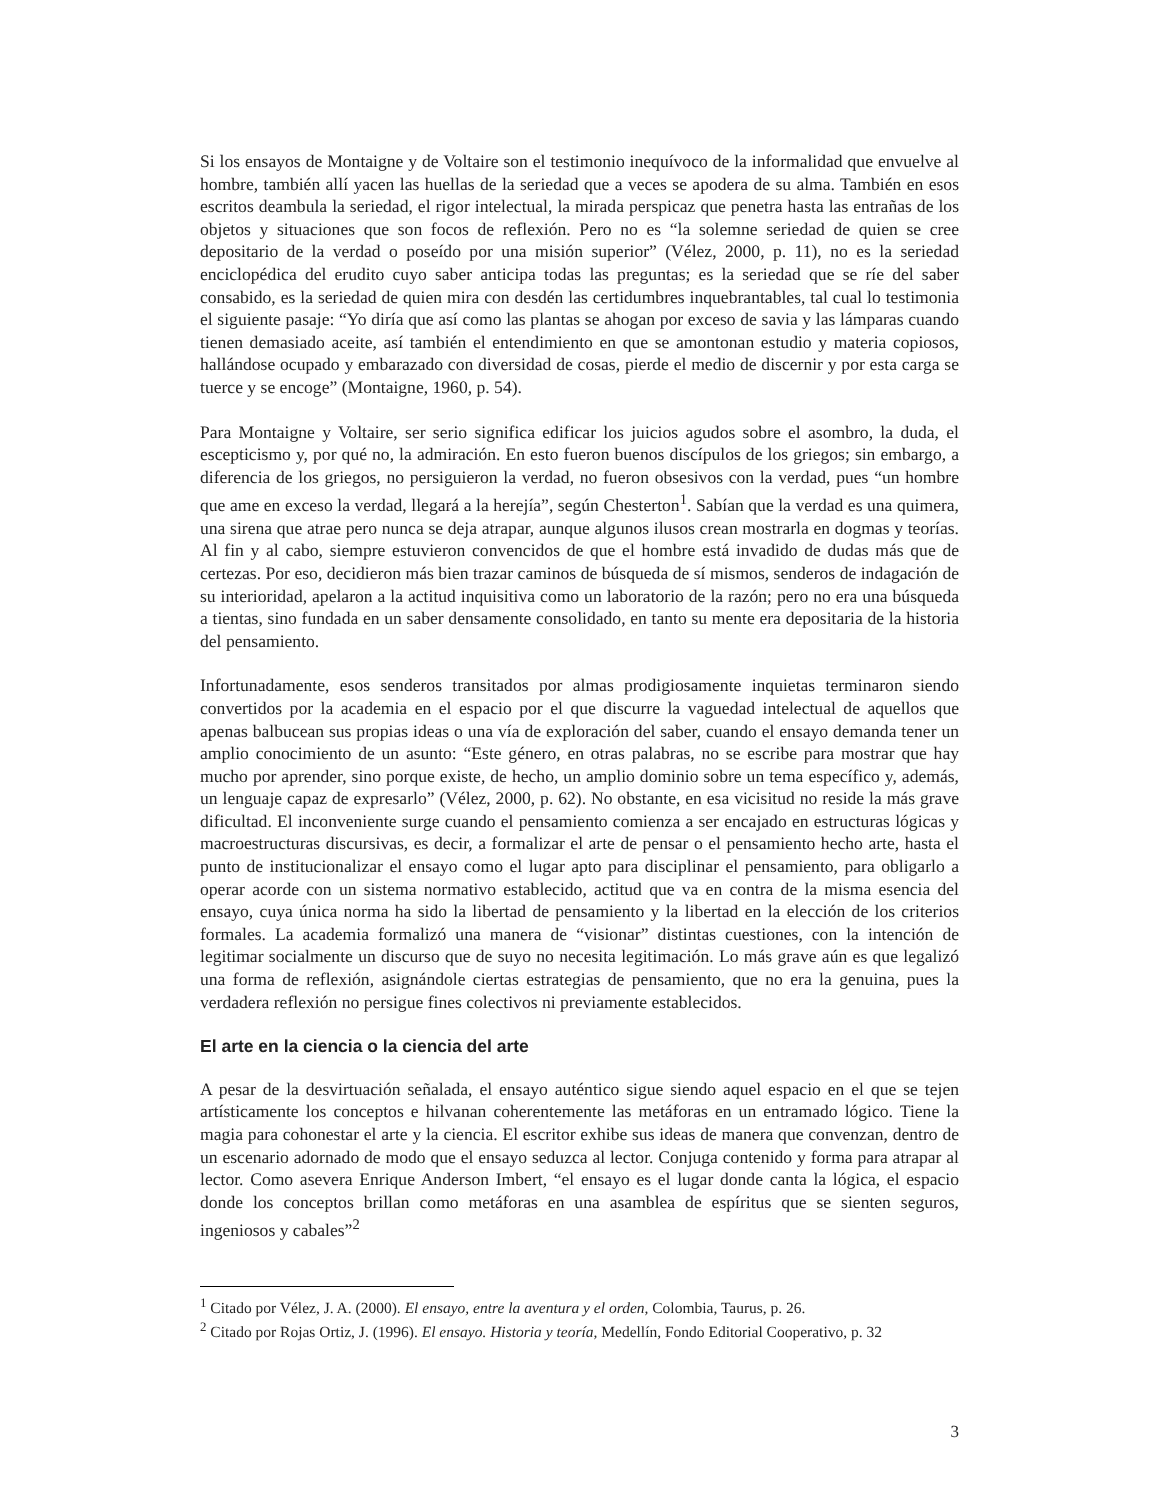Si los ensayos de Montaigne y de Voltaire son el testimonio inequívoco de la informalidad que envuelve al hombre, también allí yacen las huellas de la seriedad que a veces se apodera de su alma. También en esos escritos deambula la seriedad, el rigor intelectual, la mirada perspicaz que penetra hasta las entrañas de los objetos y situaciones que son focos de reflexión. Pero no es “la solemne seriedad de quien se cree depositario de la verdad o poseído por una misión superior” (Vélez, 2000, p. 11), no es la seriedad enciclopédica del erudito cuyo saber anticipa todas las preguntas; es la seriedad que se ríe del saber consabido, es la seriedad de quien mira con desdén las certidumbres inquebrantables, tal cual lo testimonia el siguiente pasaje: “Yo diría que así como las plantas se ahogan por exceso de savia y las lámparas cuando tienen demasiado aceite, así también el entendimiento en que se amontonan estudio y materia copiosos, hallándose ocupado y embarazado con diversidad de cosas, pierde el medio de discernir y por esta carga se tuerce y se encoge” (Montaigne, 1960, p. 54).
Para Montaigne y Voltaire, ser serio significa edificar los juicios agudos sobre el asombro, la duda, el escepticismo y, por qué no, la admiración. En esto fueron buenos discípulos de los griegos; sin embargo, a diferencia de los griegos, no persiguieron la verdad, no fueron obsesivos con la verdad, pues “un hombre que ame en exceso la verdad, llegará a la herejía”, según Chesterton<sup>1</sup>. Sabían que la verdad es una quimera, una sirena que atrae pero nunca se deja atrapar, aunque algunos ilusos crean mostrarla en dogmas y teorías. Al fin y al cabo, siempre estuvieron convencidos de que el hombre está invadido de dudas más que de certezas. Por eso, decidieron más bien trazar caminos de búsqueda de sí mismos, senderos de indagación de su interioridad, apelaron a la actitud inquisitiva como un laboratorio de la razón; pero no era una búsqueda a tientas, sino fundada en un saber densamente consolidado, en tanto su mente era depositaria de la historia del pensamiento.
Infortunadamente, esos senderos transitados por almas prodigiosamente inquietas terminaron siendo convertidos por la academia en el espacio por el que discurre la vaguedad intelectual de aquellos que apenas balbucean sus propias ideas o una vía de exploración del saber, cuando el ensayo demanda tener un amplio conocimiento de un asunto: “Este género, en otras palabras, no se escribe para mostrar que hay mucho por aprender, sino porque existe, de hecho, un amplio dominio sobre un tema específico y, además, un lenguaje capaz de expresarlo” (Vélez, 2000, p. 62). No obstante, en esa vicisitud no reside la más grave dificultad. El inconveniente surge cuando el pensamiento comienza a ser encajado en estructuras lógicas y macroestructuras discursivas, es decir, a formalizar el arte de pensar o el pensamiento hecho arte, hasta el punto de institucionalizar el ensayo como el lugar apto para disciplinar el pensamiento, para obligarlo a operar acorde con un sistema normativo establecido, actitud que va en contra de la misma esencia del ensayo, cuya única norma ha sido la libertad de pensamiento y la libertad en la elección de los criterios formales. La academia formalizó una manera de “visionar” distintas cuestiones, con la intención de legitimar socialmente un discurso que de suyo no necesita legitimación. Lo más grave aún es que legalizó una forma de reflexión, asignándole ciertas estrategias de pensamiento, que no era la genuina, pues la verdadera reflexión no persigue fines colectivos ni previamente establecidos.
El arte en la ciencia o la ciencia del arte
A pesar de la desvirtuación señalada, el ensayo auténtico sigue siendo aquel espacio en el que se tejen artísticamente los conceptos e hilvanan coherentemente las metáforas en un entramado lógico. Tiene la magia para cohonestar el arte y la ciencia. El escritor exhibe sus ideas de manera que convenzan, dentro de un escenario adornado de modo que el ensayo seduzca al lector. Conjuga contenido y forma para atrapar al lector. Como asevera Enrique Anderson Imbert, “el ensayo es el lugar donde canta la lógica, el espacio donde los conceptos brillan como metáforas en una asamblea de espíritus que se sienten seguros, ingeniosos y cabales”<sup>2</sup>
<sup>1</sup> Citado por Vélez, J. A. (2000). El ensayo, entre la aventura y el orden, Colombia, Taurus, p. 26.
<sup>2</sup> Citado por Rojas Ortiz, J. (1996). El ensayo. Historia y teoría, Medellín, Fondo Editorial Cooperativo, p. 32
3